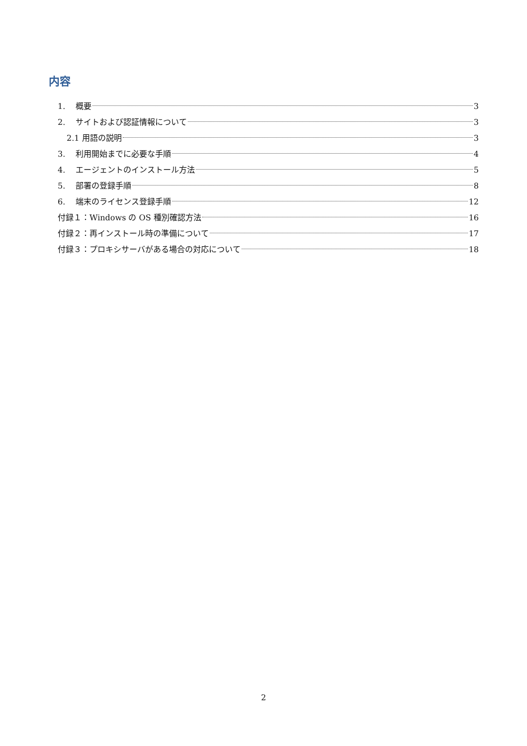内容
1. 概要 3
2. サイトおよび認証情報について 3
2.1 用語の説明 3
3. 利用開始までに必要な手順 4
4. エージェントのインストール方法 5
5. 部署の登録手順 8
6. 端末のライセンス登録手順 12
付録１：Windows の OS 種別確認方法 16
付録２：再インストール時の準備について 17
付録３：プロキシサーバがある場合の対応について 18
2